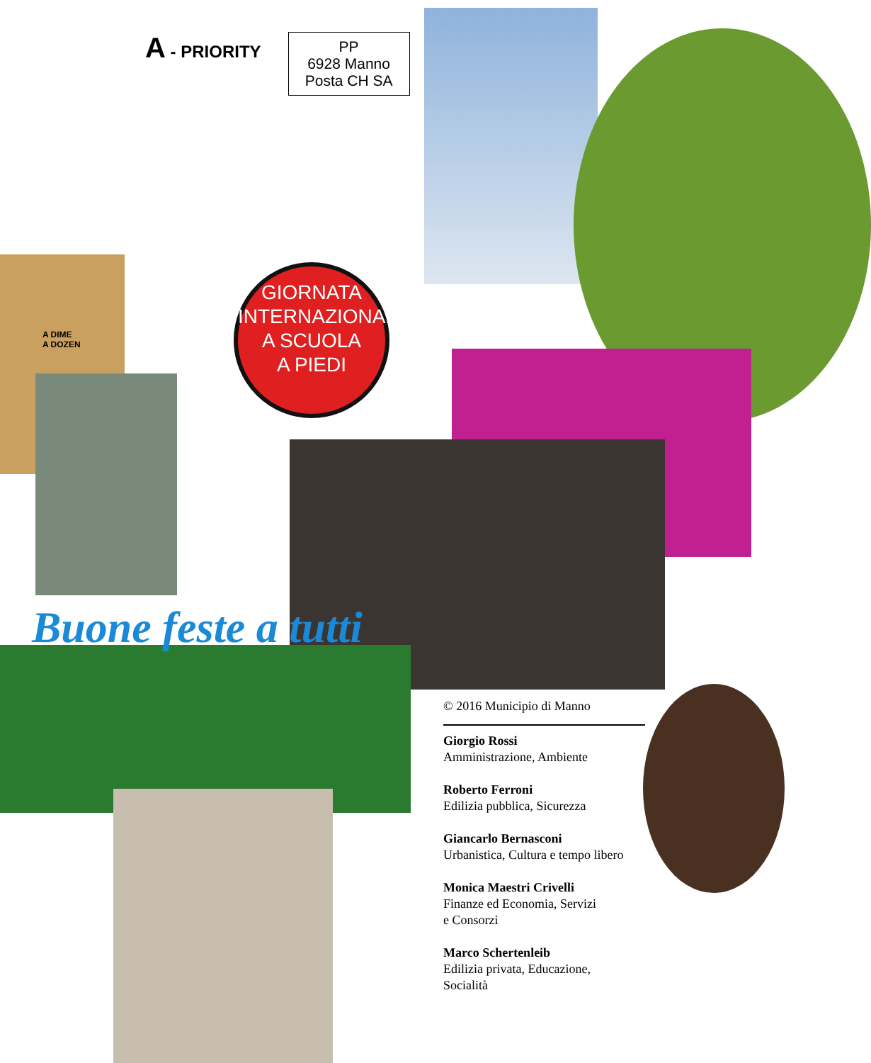A - PRIORITY
PP
6928 Manno
Posta CH SA
GIORNATA
INTERNAZIONALE
A SCUOLA
A PIEDI
A DIME
A DOZEN
Buone feste a tutti
© 2016 Municipio di Manno
Giorgio Rossi
Amministrazione, Ambiente
Roberto Ferroni
Edilizia pubblica, Sicurezza
Giancarlo Bernasconi
Urbanistica, Cultura e tempo libero
Monica Maestri Crivelli
Finanze ed Economia, Servizi
e Consorzi
Marco Schertenleib
Edilizia privata, Educazione,
Socialità